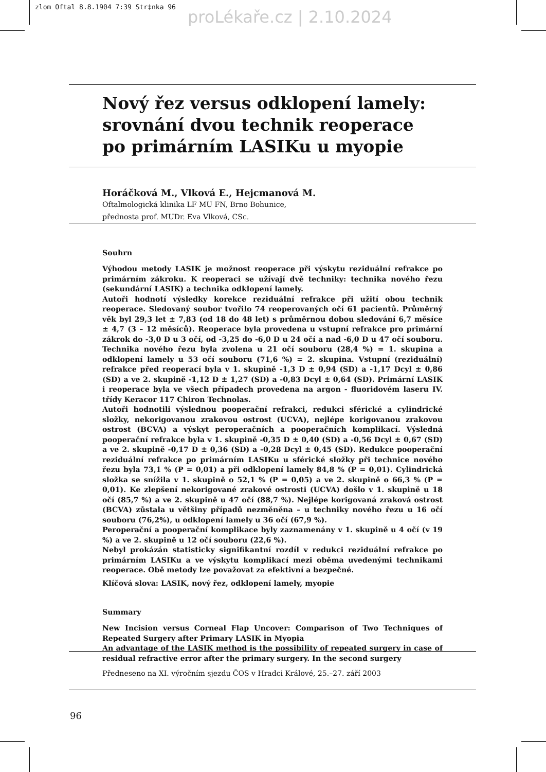zlom Oftal 8.8.1904 7:39 Str‡nka 96
proLékaře.cz | 2.10.2024
Nový řez versus odklopení lamely: srovnání dvou technik reoperace po primárním LASIKu u myopie
Horáčková M., Vlková E., Hejcmanová M.
Oftalmologická klinika LF MU FN, Brno Bohunice,
přednosta prof. MUDr. Eva Vlková, CSc.
Souhrn
Výhodou metody LASIK je možnost reoperace při výskytu reziduální refrakce po primárním zákroku. K reoperaci se užívají dvě techniky: technika nového řezu (sekundární LASIK) a technika odklopení lamely.
Autoři hodnotí výsledky korekce reziduální refrakce při užití obou technik reoperace. Sledovaný soubor tvořilo 74 reoperovaných očí 61 pacientů. Průměrný věk byl 29,3 let ± 7,83 (od 18 do 48 let) s průměrnou dobou sledování 6,7 měsíce ± 4,7 (3 – 12 měsíců). Reoperace byla provedena u vstupní refrakce pro primární zákrok do -3,0 D u 3 očí, od -3,25 do -6,0 D u 24 očí a nad -6,0 D u 47 očí souboru. Technika nového řezu byla zvolena u 21 očí souboru (28,4 %) = 1. skupina a odklopení lamely u 53 očí souboru (71,6 %) = 2. skupina. Vstupní (reziduální) refrakce před reoperací byla v 1. skupině -1,3 D ± 0,94 (SD) a -1,17 Dcyl ± 0,86 (SD) a ve 2. skupině -1,12 D ± 1,27 (SD) a -0,83 Dcyl ± 0,64 (SD). Primární LASIK i reoperace byla ve všech případech provedena na argon - fluoridovém laseru IV. třídy Keracor 117 Chiron Technolas.
Autoři hodnotili výslednou pooperační refrakci, redukci sférické a cylindrické složky, nekorigovanou zrakovou ostrost (UCVA), nejlépe korigovanou zrakovou ostrost (BCVA) a výskyt peroperačních a pooperačních komplikací. Výsledná pooperační refrakce byla v 1. skupině -0,35 D ± 0,40 (SD) a -0,56 Dcyl ± 0,67 (SD) a ve 2. skupině -0,17 D ± 0,36 (SD) a -0,28 Dcyl ± 0,45 (SD). Redukce pooperační reziduální refrakce po primárním LASIKu u sférické složky při technice nového řezu byla 73,1 % (P = 0,01) a při odklopení lamely 84,8 % (P = 0,01). Cylindrická složka se snížila v 1. skupině o 52,1 % (P = 0,05) a ve 2. skupině o 66,3 % (P = 0,01). Ke zlepšení nekorigované zrakové ostrosti (UCVA) došlo v 1. skupině u 18 očí (85,7 %) a ve 2. skupině u 47 očí (88,7 %). Nejlépe korigovaná zraková ostrost (BCVA) zůstala u většiny případů nezměněna – u techniky nového řezu u 16 očí souboru (76,2%), u odklopení lamely u 36 očí (67,9 %).
Peroperační a pooperační komplikace byly zaznamenány v 1. skupině u 4 očí (v 19 %) a ve 2. skupině u 12 očí souboru (22,6 %).
Nebyl prokázán statisticky signifikantní rozdíl v redukci reziduální refrakce po primárním LASIKu a ve výskytu komplikací mezi oběma uvedenými technikami reoperace. Obě metody lze považovat za efektivní a bezpečné.
Klíčová slova: LASIK, nový řez, odklopení lamely, myopie
Summary
New Incision versus Corneal Flap Uncover: Comparison of Two Techniques of Repeated Surgery after Primary LASIK in Myopia
An advantage of the LASIK method is the possibility of repeated surgery in case of residual refractive error after the primary surgery. In the second surgery
Předneseno na XI. výročním sjezdu ČOS v Hradci Králové, 25.–27. září 2003
96